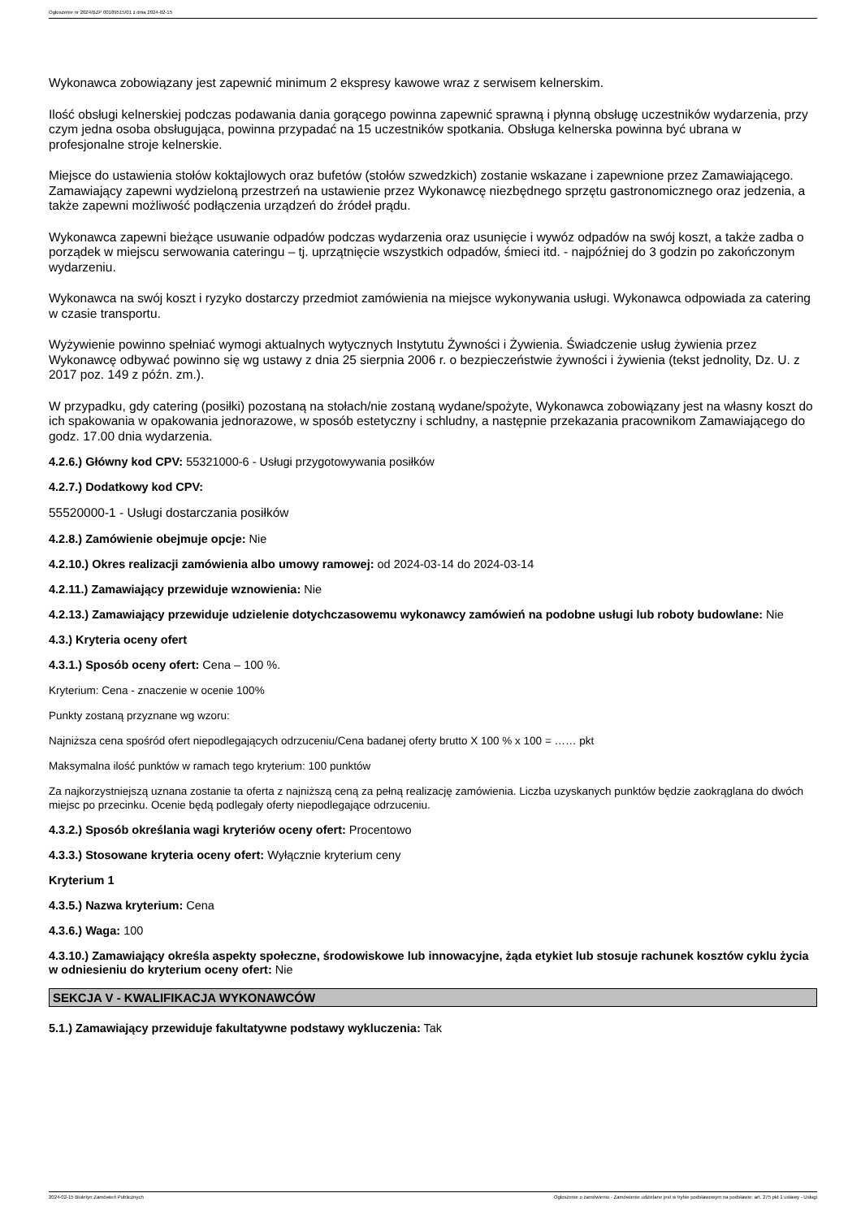Ogłoszenie nr 2024/BZP 00189515/01 z dnia 2024-02-15
Wykonawca zobowiązany jest zapewnić minimum 2 ekspresy kawowe wraz z serwisem kelnerskim.
Ilość obsługi kelnerskiej podczas podawania dania gorącego powinna zapewnić sprawną i płynną obsługę uczestników wydarzenia, przy czym jedna osoba obsługująca, powinna przypadać na 15 uczestników spotkania. Obsługa kelnerska powinna być ubrana w profesjonalne stroje kelnerskie.
Miejsce do ustawienia stołów koktajlowych oraz bufetów (stołów szwedzkich) zostanie wskazane i zapewnione przez Zamawiającego. Zamawiający zapewni wydzieloną przestrzeń na ustawienie przez Wykonawcę niezbędnego sprzętu gastronomicznego oraz jedzenia, a także zapewni możliwość podłączenia urządzeń do źródeł prądu.
Wykonawca zapewni bieżące usuwanie odpadów podczas wydarzenia oraz usunięcie i wywóz odpadów na swój koszt, a także zadba o porządek w miejscu serwowania cateringu – tj. uprzątnięcie wszystkich odpadów, śmieci itd. - najpóźniej do 3 godzin po zakończonym wydarzeniu.
Wykonawca na swój koszt i ryzyko dostarczy przedmiot zamówienia na miejsce wykonywania usługi. Wykonawca odpowiada za catering w czasie transportu.
Wyżywienie powinno spełniać wymogi aktualnych wytycznych Instytutu Żywności i Żywienia. Świadczenie usług żywienia przez Wykonawcę odbywać powinno się wg ustawy z dnia 25 sierpnia 2006 r. o bezpieczeństwie żywności i żywienia (tekst jednolity, Dz. U. z 2017 poz. 149 z późn. zm.).
W przypadku, gdy catering (posiłki) pozostaną na stołach/nie zostaną wydane/spożyte, Wykonawca zobowiązany jest na własny koszt do ich spakowania w opakowania jednorazowe, w sposób estetyczny i schludny, a następnie przekazania pracownikom Zamawiającego do godz. 17.00 dnia wydarzenia.
4.2.6.) Główny kod CPV: 55321000-6 - Usługi przygotowywania posiłków
4.2.7.) Dodatkowy kod CPV:
55520000-1 - Usługi dostarczania posiłków
4.2.8.) Zamówienie obejmuje opcje: Nie
4.2.10.) Okres realizacji zamówienia albo umowy ramowej: od 2024-03-14 do 2024-03-14
4.2.11.) Zamawiający przewiduje wznowienia: Nie
4.2.13.) Zamawiający przewiduje udzielenie dotychczasowemu wykonawcy zamówień na podobne usługi lub roboty budowlane: Nie
4.3.) Kryteria oceny ofert
4.3.1.) Sposób oceny ofert: Cena – 100 %.
Kryterium: Cena - znaczenie w ocenie 100%
Punkty zostaną przyznane wg wzoru:
Najniższa cena spośród ofert niepodlegających odrzuceniu/Cena badanej oferty brutto X 100 % x 100 = …… pkt
Maksymalna ilość punktów w ramach tego kryterium: 100 punktów
Za najkorzystniejszą uznana zostanie ta oferta z najniższą ceną za pełną realizację zamówienia. Liczba uzyskanych punktów będzie zaokrąglana do dwóch miejsc po przecinku. Ocenie będą podlegały oferty niepodlegające odrzuceniu.
4.3.2.) Sposób określania wagi kryteriów oceny ofert: Procentowo
4.3.3.) Stosowane kryteria oceny ofert: Wyłącznie kryterium ceny
Kryterium 1
4.3.5.) Nazwa kryterium: Cena
4.3.6.) Waga: 100
4.3.10.) Zamawiający określa aspekty społeczne, środowiskowe lub innowacyjne, żąda etykiet lub stosuje rachunek kosztów cyklu życia w odniesieniu do kryterium oceny ofert: Nie
SEKCJA V - KWALIFIKACJA WYKONAWCÓW
5.1.) Zamawiający przewiduje fakultatywne podstawy wykluczenia: Tak
2024-02-15 Biuletyn Zamówień Publicznych Ogłoszenie o zamówieniu - Zamówienie udzielane jest w trybie podstawowym na podstawie: art. 275 pkt 1 ustawy - Usługi